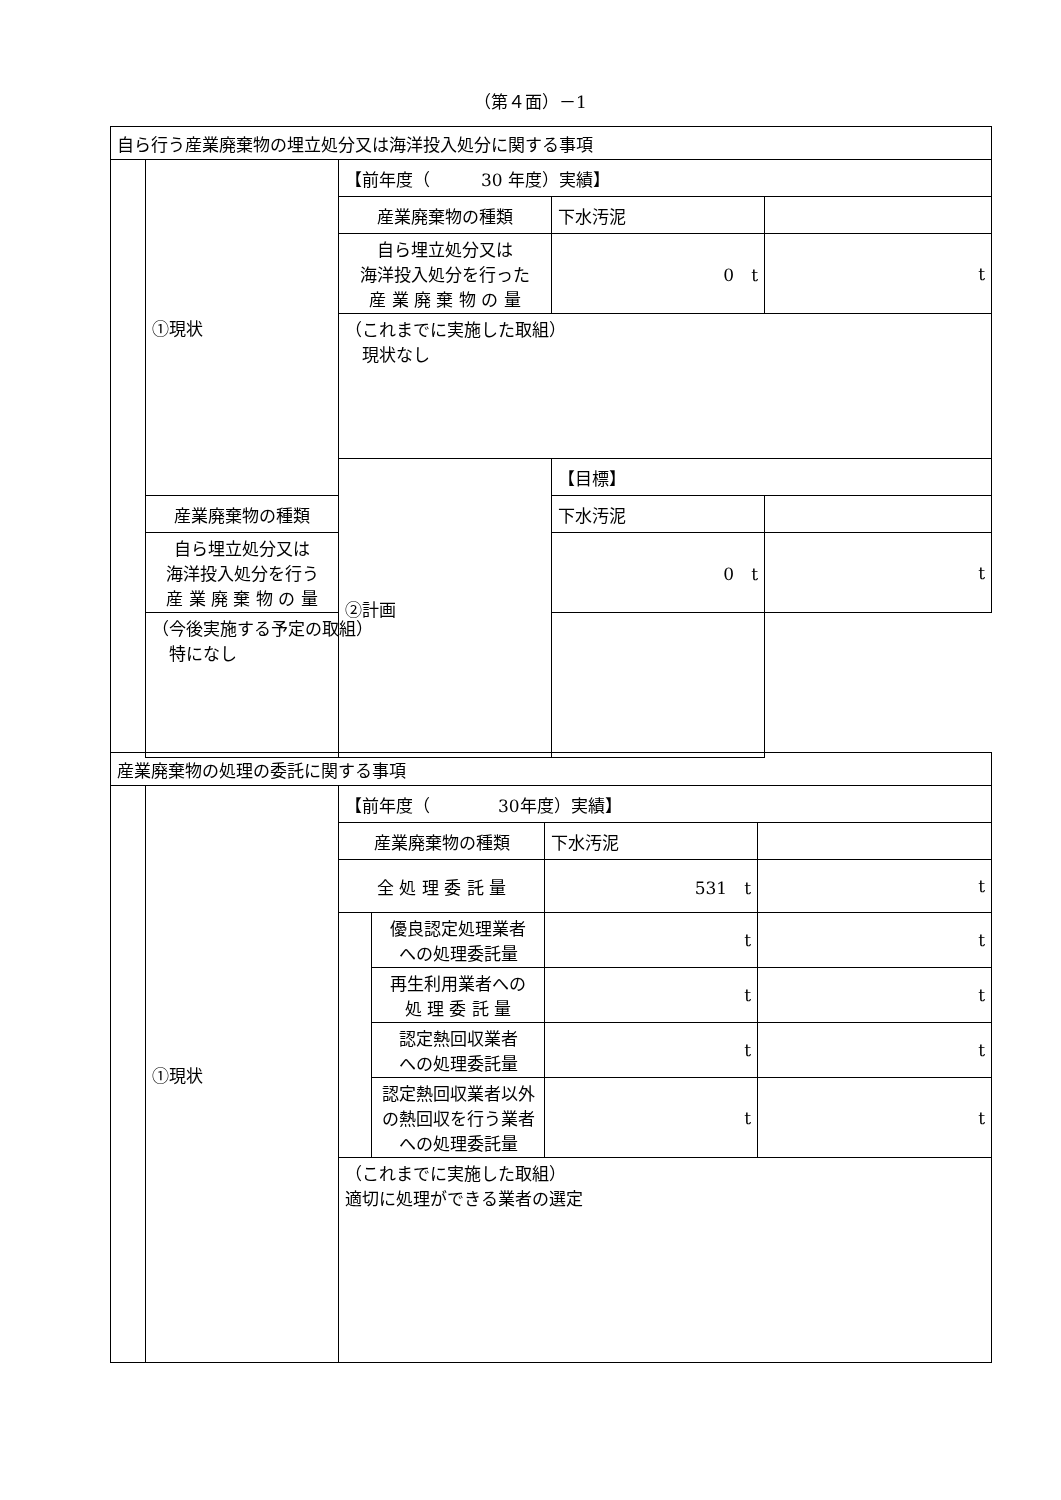（第４面）－1
| 自ら行う産業廃棄物の埋立処分又は海洋投入処分に関する事項 | | | | |
| | ①現状 | 【前年度（ 30 年度）実績】 | | |
| | | 産業廃棄物の種類 | 下水汚泥 | |
| | | 自ら埋立処分又は 海洋投入処分を行った 産 業 廃 棄 物 の 量 | 0 t | t |
| | | （これまでに実施した取組） 現状なし | | |
| | | ②計画 | 【目標】 | |
| | 産業廃棄物の種類 | | 下水汚泥 | |
| | 自ら埋立処分又は 海洋投入処分を行う 産 業 廃 棄 物 の 量 | | 0 t | t |
| | （今後実施する予定の取組） 特になし | | | |
| 産業廃棄物の処理の委託に関する事項 | | | | | |
| | ①現状 | 【前年度（ 30年度）実績】 | | | |
| | | 産業廃棄物の種類 | | 下水汚泥 | |
| | | 全 処 理 委 託 量 | | 531 t | t |
| | | | 優良認定処理業者 への処理委託量 | t | t |
| | | | 再生利用業者への 処 理 委 託 量 | t | t |
| | | | 認定熱回収業者 への処理委託量 | t | t |
| | | | 認定熱回収業者以外 の熱回収を行う業者 への処理委託量 | t | t |
| | | （これまでに実施した取組） 適切に処理ができる業者の選定 | | | |